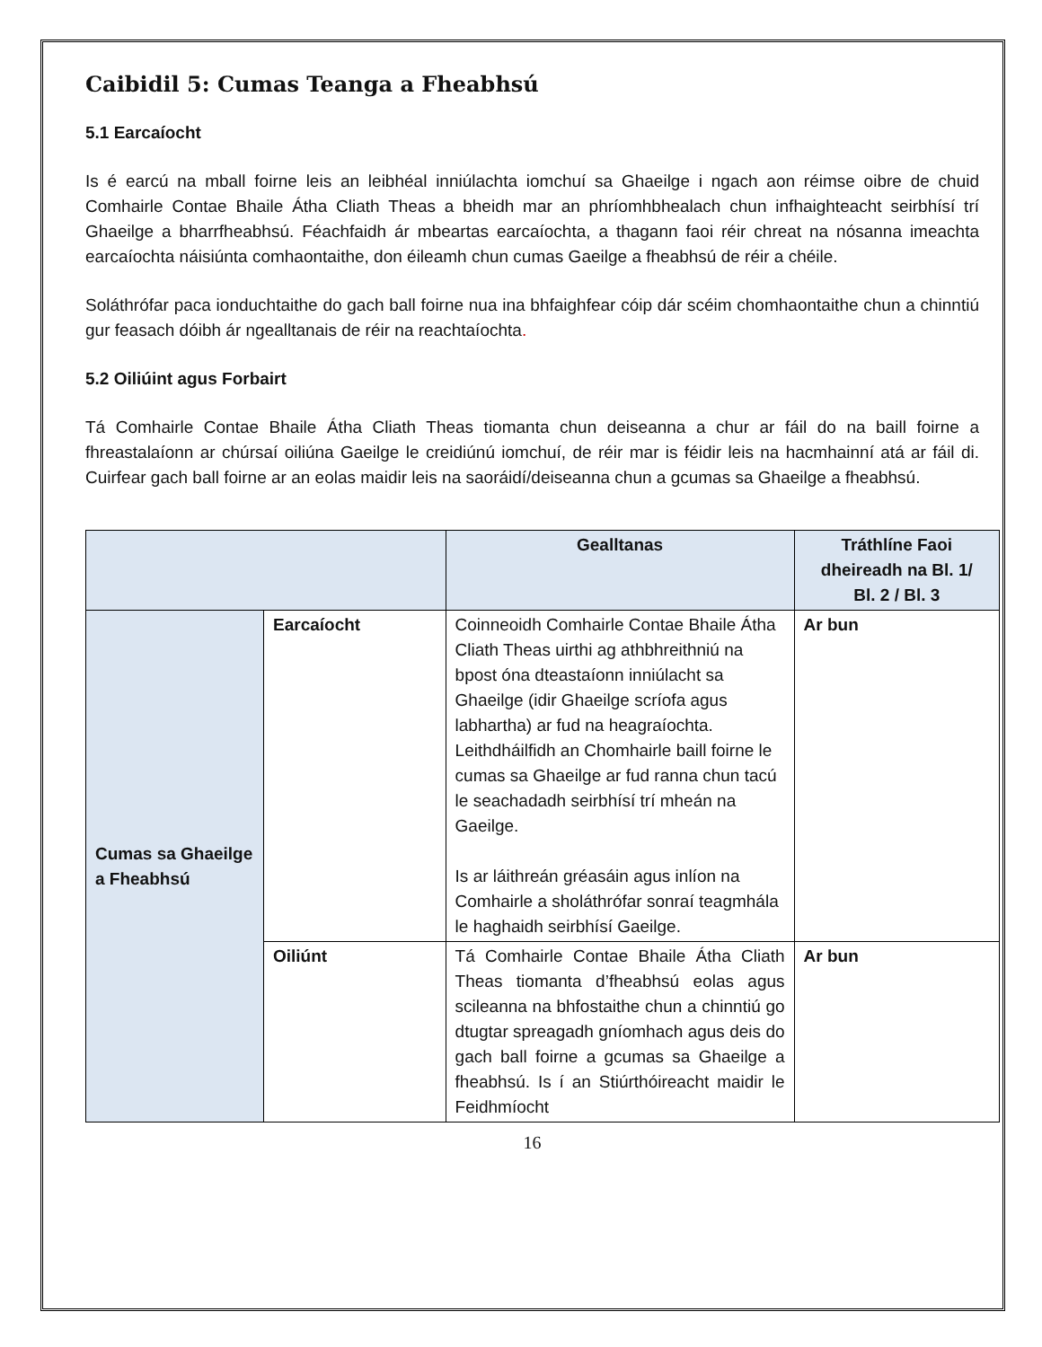Caibidil 5: Cumas Teanga a Fheabhsú
5.1 Earcaíocht
Is é earcú na mball foirne leis an leibhéal inniúlachta iomchuí sa Ghaeilge i ngach aon réimse oibre de chuid Comhairle Contae Bhaile Átha Cliath Theas a bheidh mar an phríomhbhealach chun infhaighteacht seirbhísí trí Ghaeilge a bharrfheabhsú. Féachfaidh ár mbeartas earcaíochta, a thagann faoi réir chreat na nósanna imeachta earcaíochta náisiúnta comhaontaithe, don éileamh chun cumas Gaeilge a fheabhsú de réir a chéile.
Soláthrófar paca ionduchtaithe do gach ball foirne nua ina bhfaighfear cóip dár scéim chomhaontaithe chun a chinntiú gur feasach dóibh ár ngealltanais de réir na reachtaíochta.
5.2 Oiliúint agus Forbairt
Tá Comhairle Contae Bhaile Átha Cliath Theas tiomanta chun deiseanna a chur ar fáil do na baill foirne a fhreastalaíonn ar chúrsaí oiliúna Gaeilge le creidiúnú iomchuí, de réir mar is féidir leis na hacmhainní atá ar fáil di. Cuirfear gach ball foirne ar an eolas maidir leis na saoráidí/deiseanna chun a gcumas sa Ghaeilge a fheabhsú.
| | | Gealltanas | Tráthlíne Faoi dheireadh na Bl. 1/ Bl. 2 / Bl. 3 |
| --- | --- | --- | --- |
| Cumas sa Ghaeilge a Fheabhsú | Earcaíocht | Coinneoidh Comhairle Contae Bhaile Átha Cliath Theas uirthi ag athbhreithniú na bpost óna dteastaíonn inniúlacht sa Ghaeilge (idir Ghaeilge scríofa agus labhartha) ar fud na heagraíochta. Leithdháilfidh an Chomhairle baill foirne le cumas sa Ghaeilge ar fud ranna chun tacú le seachadadh seirbhísí trí mheán na Gaeilge. Is ar láithreán gréasáin agus inlíon na Comhairle a sholáthrófar sonraí teagmhála le haghaidh seirbhísí Gaeilge. | Ar bun |
| | Oiliúnt | Tá Comhairle Contae Bhaile Átha Cliath Theas tiomanta d’fheabhsú eolas agus scileanna na bhfostaithe chun a chinntiú go dtugtar spreagadh gníomhach agus deis do gach ball foirne a gcumas sa Ghaeilge a fheabhsú. Is í an Stiúrthóireacht maidir le Feidhmíocht | Ar bun |
16